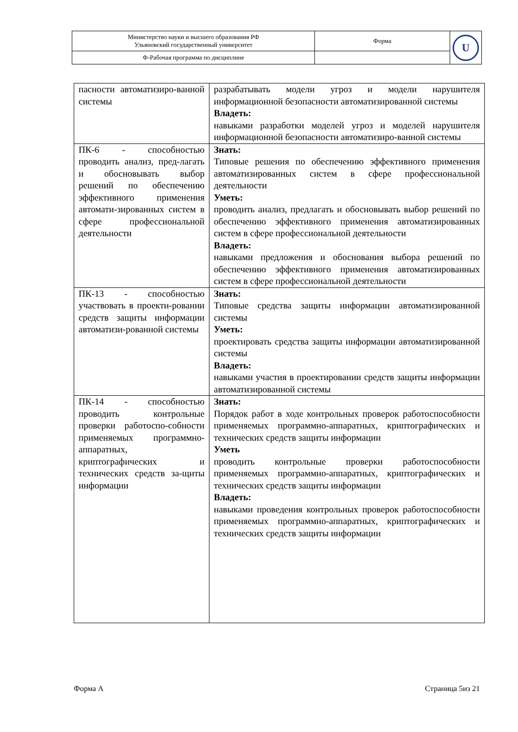| Министерство науки и высшего образования РФ Ульяновский государственный университет | Форма | U |
| Ф-Рабочая программа по дисциплине | | |
| пасности автоматизиро-ванной системы | разрабатывать модели угроз и модели нарушителя информационной безопасности автоматизированной системы Владеть: навыками разработки моделей угроз и моделей нарушителя информационной безопасности автоматизиро-ванной системы |
| ПК-6 - способностью проводить анализ, пред-лагать и обосновывать выбор решений по обеспечению эффективного применения автомати-зированных систем в сфере профессиональной деятельности | Знать: Типовые решения по обеспечению эффективного применения автоматизированных систем в сфере профессиональной деятельности Уметь: проводить анализ, предлагать и обосновывать выбор решений по обеспечению эффективного применения автоматизированных систем в сфере профессиональной деятельности Владеть: навыками предложения и обоснования выбора решений по обеспечению эффективного применения автоматизированных систем в сфере профессиональной деятельности |
| ПК-13 - способностью участвовать в проекти-ровании средств защиты информации автоматизи-рованной системы | Знать: Типовые средства защиты информации автоматизированной системы Уметь: проектировать средства защиты информации автоматизированной системы Владеть: навыками участия в проектировании средств защиты информации автоматизированной системы |
| ПК-14 - способностью проводить контрольные проверки работоспо-собности применяемых программно-аппаратных, криптографических и технических средств за-щиты информации | Знать: Порядок работ в ходе контрольных проверок работоспособности применяемых программно-аппаратных, криптографических и технических средств защиты информации Уметь проводить контрольные проверки работоспособности применяемых программно-аппаратных, криптографических и технических средств защиты информации Владеть: навыками проведения контрольных проверок работоспособности применяемых программно-аппаратных, криптографических и технических средств защиты информации |
Форма А Страница 5из 21